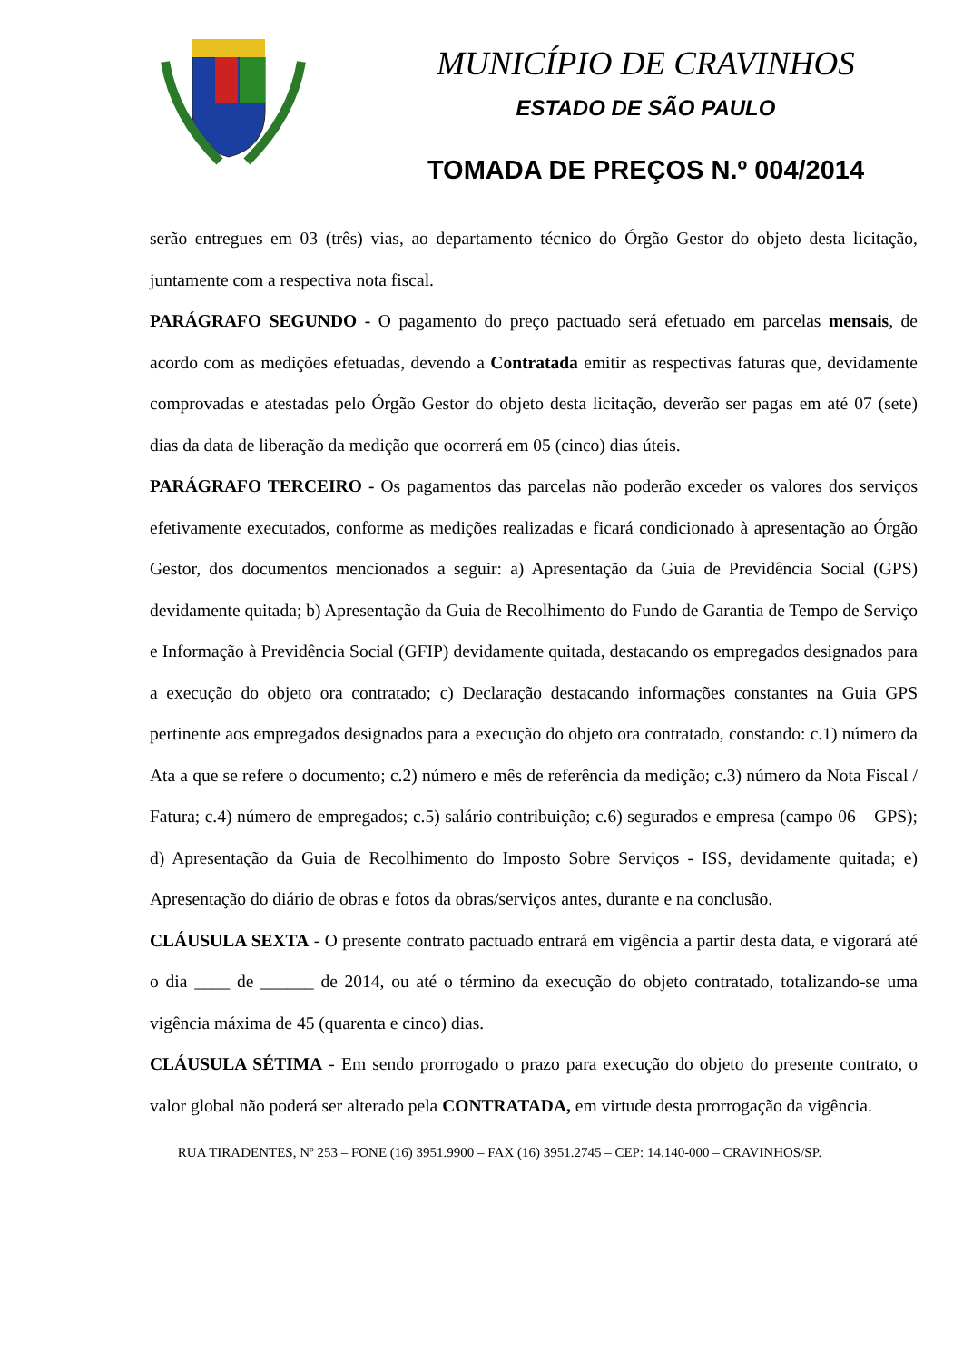MUNICÍPIO DE CRAVINHOS
ESTADO DE SÃO PAULO
TOMADA DE PREÇOS N.º 004/2014
serão entregues em 03 (três) vias, ao departamento técnico do Órgão Gestor do objeto desta licitação, juntamente com a respectiva nota fiscal.
PARÁGRAFO SEGUNDO - O pagamento do preço pactuado será efetuado em parcelas mensais, de acordo com as medições efetuadas, devendo a Contratada emitir as respectivas faturas que, devidamente comprovadas e atestadas pelo Órgão Gestor do objeto desta licitação, deverão ser pagas em até 07 (sete) dias da data de liberação da medição que ocorrerá em 05 (cinco) dias úteis.
PARÁGRAFO TERCEIRO - Os pagamentos das parcelas não poderão exceder os valores dos serviços efetivamente executados, conforme as medições realizadas e ficará condicionado à apresentação ao Órgão Gestor, dos documentos mencionados a seguir: a) Apresentação da Guia de Previdência Social (GPS) devidamente quitada; b) Apresentação da Guia de Recolhimento do Fundo de Garantia de Tempo de Serviço e Informação à Previdência Social (GFIP) devidamente quitada, destacando os empregados designados para a execução do objeto ora contratado; c) Declaração destacando informações constantes na Guia GPS pertinente aos empregados designados para a execução do objeto ora contratado, constando: c.1) número da Ata a que se refere o documento; c.2) número e mês de referência da medição; c.3) número da Nota Fiscal / Fatura; c.4) número de empregados; c.5) salário contribuição; c.6) segurados e empresa (campo 06 – GPS); d) Apresentação da Guia de Recolhimento do Imposto Sobre Serviços - ISS, devidamente quitada; e) Apresentação do diário de obras e fotos da obras/serviços antes, durante e na conclusão.
CLÁUSULA SEXTA - O presente contrato pactuado entrará em vigência a partir desta data, e vigorará até o dia ____ de ______ de 2014, ou até o término da execução do objeto contratado, totalizando-se uma vigência máxima de 45 (quarenta e cinco) dias.
CLÁUSULA SÉTIMA - Em sendo prorrogado o prazo para execução do objeto do presente contrato, o valor global não poderá ser alterado pela CONTRATADA, em virtude desta prorrogação da vigência.
RUA TIRADENTES, Nº 253 – FONE (16) 3951.9900 – FAX (16) 3951.2745 – CEP: 14.140-000 – CRAVINHOS/SP.